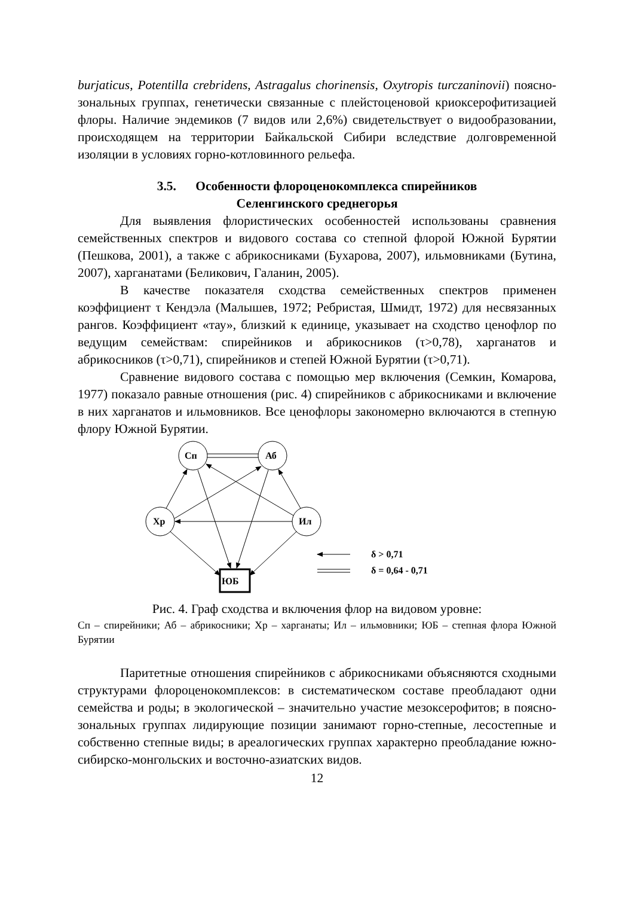burjaticus, Potentilla crebridens, Astragalus chorinensis, Oxytropis turczaninovii) поясно-зональных группах, генетически связанные с плейстоценовой криоксерофитизацией флоры. Наличие эндемиков (7 видов или 2,6%) свидетельствует о видообразовании, происходящем на территории Байкальской Сибири вследствие долговременной изоляции в условиях горно-котловинного рельефа.
3.5. Особенности флороценокомплекса спирейников
Селенгинского среднегорья
Для выявления флористических особенностей использованы сравнения семейственных спектров и видового состава со степной флорой Южной Бурятии (Пешкова, 2001), а также с абрикосниками (Бухарова, 2007), ильмовниками (Бутина, 2007), харганатами (Беликович, Галанин, 2005).
В качестве показателя сходства семейственных спектров применен коэффициент τ Кендэла (Малышев, 1972; Ребристая, Шмидт, 1972) для несвязанных рангов. Коэффициент «тау», близкий к единице, указывает на сходство ценофлор по ведущим семействам: спирейников и абрикосников (τ>0,78), харганатов и абрикосников (τ>0,71), спирейников и степей Южной Бурятии (τ>0,71).
Сравнение видового состава с помощью мер включения (Семкин, Комарова, 1977) показало равные отношения (рис. 4) спирейников с абрикосниками и включение в них харганатов и ильмовников. Все ценофлоры закономерно включаются в степную флору Южной Бурятии.
Сп
Аб
Хр
Ил
ЮБ
δ > 0,71
δ = 0,64 - 0,71
Рис. 4. Граф сходства и включения флор на видовом уровне:
Сп – спирейники; Аб – абрикосники; Хр – харганаты; Ил – ильмовники; ЮБ – степная флора Южной Бурятии
Паритетные отношения спирейников с абрикосниками объясняются сходными структурами флороценокомплексов: в систематическом составе преобладают одни семейства и роды; в экологической – значительно участие мезоксерофитов; в поясно-зональных группах лидирующие позиции занимают горно-степные, лесостепные и собственно степные виды; в ареалогических группах характерно преобладание южно-сибирско-монгольских и восточно-азиатских видов.
12